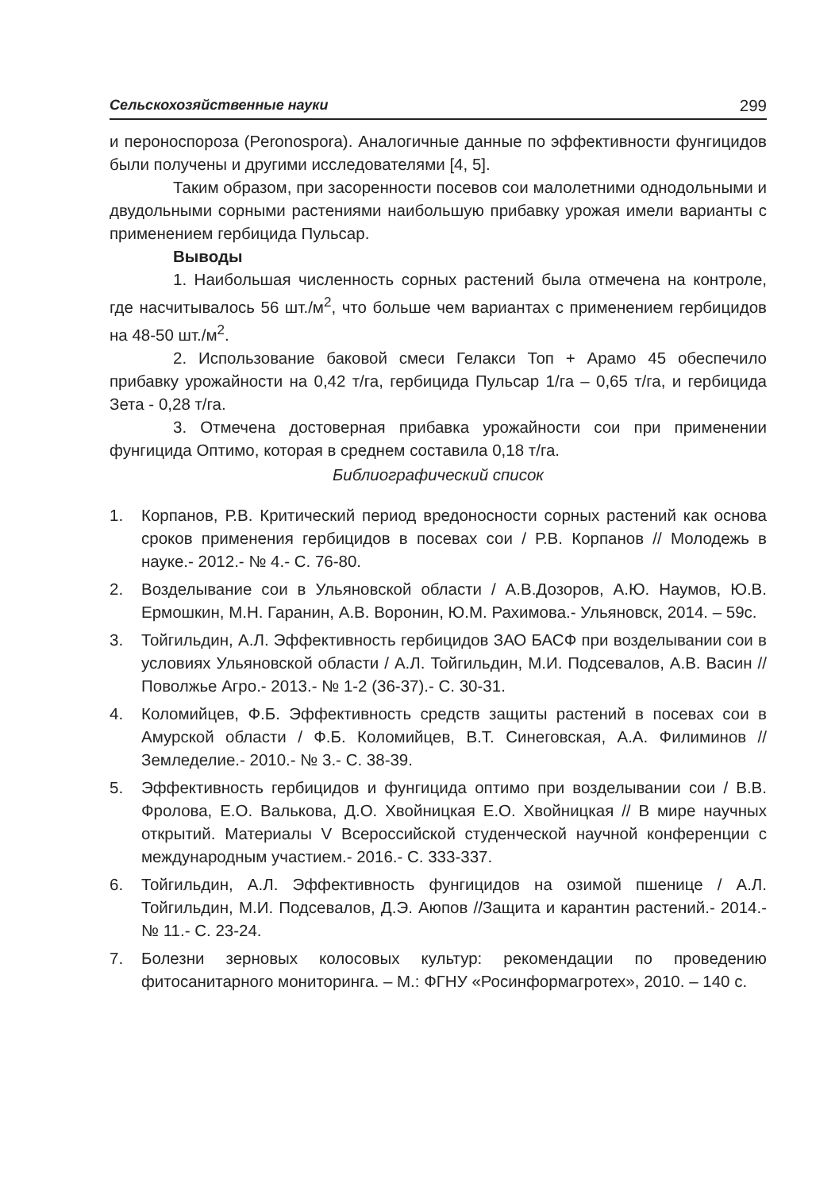Сельскохозяйственные науки 299
и пероноспороза (Peronospora). Аналогичные данные по эффективности фунгицидов были получены и другими исследователями [4, 5].
Таким образом, при засоренности посевов сои малолетними однодольными и двудольными сорными растениями наибольшую прибавку урожая имели варианты с применением гербицида Пульсар.
Выводы
1. Наибольшая численность сорных растений была отмечена на контроле, где насчитывалось 56 шт./м<sup>2</sup>, что больше чем вариантах с применением гербицидов на 48-50 шт./м<sup>2</sup>.
2. Использование баковой смеси Гелакси Топ + Арамо 45 обеспечило прибавку урожайности на 0,42 т/га, гербицида Пульсар 1/га – 0,65 т/га, и гербицида Зета - 0,28 т/га.
3. Отмечена достоверная прибавка урожайности сои при применении фунгицида Оптимо, которая в среднем составила 0,18 т/га.
Библиографический список
1. Корпанов, Р.В. Критический период вредоносности сорных растений как основа сроков применения гербицидов в посевах сои / Р.В. Корпанов // Молодежь в науке.- 2012.- № 4.- С. 76-80.
2. Возделывание сои в Ульяновской области / А.В.Дозоров, А.Ю. Наумов, Ю.В. Ермошкин, М.Н. Гаранин, А.В. Воронин, Ю.М. Рахимова.- Ульяновск, 2014. – 59с.
3. Тойгильдин, А.Л. Эффективность гербицидов ЗАО БАСФ при возделывании сои в условиях Ульяновской области / А.Л. Тойгильдин, М.И. Подсевалов, А.В. Васин // Поволжье Агро.- 2013.- № 1-2 (36-37).- С. 30-31.
4. Коломийцев, Ф.Б. Эффективность средств защиты растений в посевах сои в Амурской области / Ф.Б. Коломийцев, В.Т. Синеговская, А.А. Филиминов // Земледелие.- 2010.- № 3.- С. 38-39.
5. Эффективность гербицидов и фунгицида оптимо при возделывании сои / В.В. Фролова, Е.О. Валькова, Д.О. Хвойницкая Е.О. Хвойницкая // В мире научных открытий. Материалы V Всероссийской студенческой научной конференции с международным участием.- 2016.- С. 333-337.
6. Тойгильдин, А.Л. Эффективность фунгицидов на озимой пшенице / А.Л. Тойгильдин, М.И. Подсевалов, Д.Э. Аюпов //Защита и карантин растений.- 2014.- № 11.- С. 23-24.
7. Болезни зерновых колосовых культур: рекомендации по проведению фитосанитарного мониторинга. – М.: ФГНУ «Росинформагротех», 2010. – 140 с.